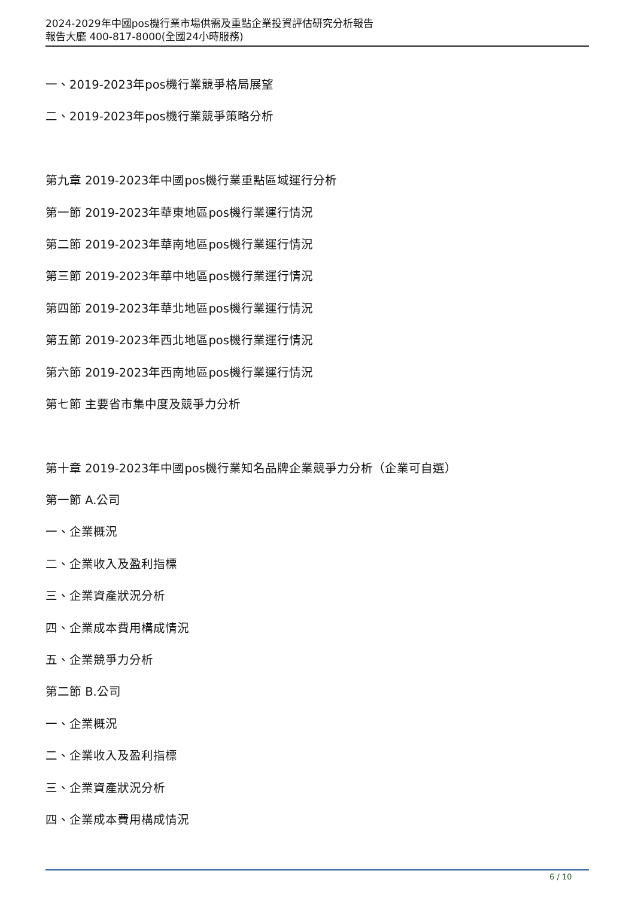2024-2029年中國pos機行業市場供需及重點企業投資評估研究分析報告
報告大廳 400-817-8000(全國24小時服務)
一、2019-2023年pos機行業競爭格局展望
二、2019-2023年pos機行業競爭策略分析
第九章 2019-2023年中國pos機行業重點區域運行分析
第一節 2019-2023年華東地區pos機行業運行情況
第二節 2019-2023年華南地區pos機行業運行情況
第三節 2019-2023年華中地區pos機行業運行情況
第四節 2019-2023年華北地區pos機行業運行情況
第五節 2019-2023年西北地區pos機行業運行情況
第六節 2019-2023年西南地區pos機行業運行情況
第七節 主要省市集中度及競爭力分析
第十章 2019-2023年中國pos機行業知名品牌企業競爭力分析（企業可自選）
第一節 A.公司
一、企業概況
二、企業收入及盈利指標
三、企業資產狀況分析
四、企業成本費用構成情況
五、企業競爭力分析
第二節 B.公司
一、企業概況
二、企業收入及盈利指標
三、企業資產狀況分析
四、企業成本費用構成情況
6 / 10